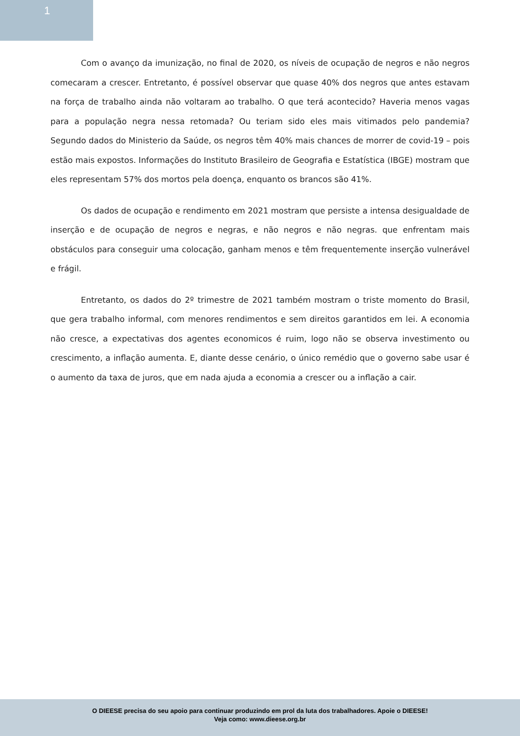1
Com o avanço da imunização, no final de 2020, os níveis de ocupação de negros e não negros comecaram a crescer. Entretanto, é possível observar que quase 40% dos negros que antes estavam na força de trabalho ainda não voltaram ao trabalho. O que terá acontecido? Haveria menos vagas para a população negra nessa retomada? Ou teriam sido eles mais vitimados pelo pandemia? Segundo dados do Ministerio da Saúde, os negros têm 40% mais chances de morrer de covid-19 – pois estão mais expostos. Informações do Instituto Brasileiro de Geografia e Estatística (IBGE) mostram que eles representam 57% dos mortos pela doença, enquanto os brancos são 41%.
Os dados de ocupação e rendimento em 2021 mostram que persiste a intensa desigualdade de inserção e de ocupação de negros e negras, e não negros e não negras. que enfrentam mais obstáculos para conseguir uma colocação, ganham menos e têm frequentemente inserção vulnerável e frágil.
Entretanto, os dados do 2º trimestre de 2021 também mostram o triste momento do Brasil, que gera trabalho informal, com menores rendimentos e sem direitos garantidos em lei. A economia não cresce, a expectativas dos agentes economicos é ruim, logo não se observa investimento ou crescimento, a inflação aumenta. E, diante desse cenário, o único remédio que o governo sabe usar é o aumento da taxa de juros, que em nada ajuda a economia a crescer ou a inflação a cair.
O DIEESE precisa do seu apoio para continuar produzindo em prol da luta dos trabalhadores. Apoie o DIEESE!
Veja como: www.dieese.org.br